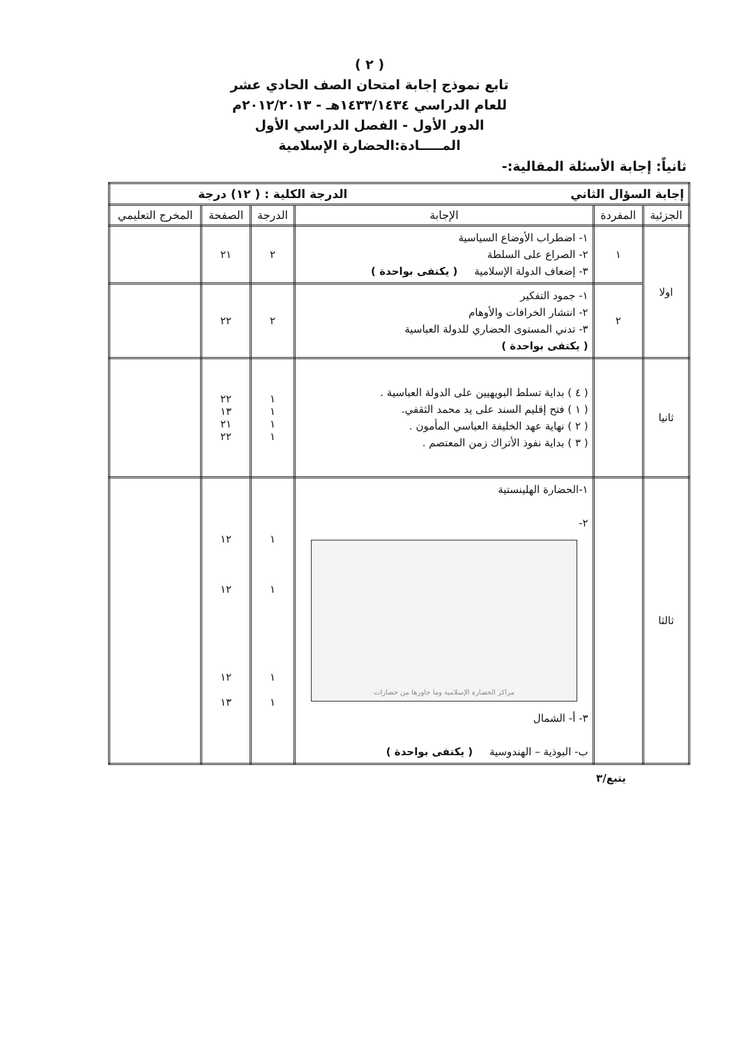( ٢ )
تابع نموذج إجابة امتحان الصف الحادي عشر
للعام الدراسي ١٤٣٣/١٤٣٤هـ - ٢٠١٢/٢٠١٣م
الدور الأول - الفصل الدراسي الأول
المـــــادة:الحضارة الإسلامية
ثانياً: إجابة الأسئلة المقالية:-
| إجابة السؤال الثاني الدرجة الكلية : ( ١٢) درجة | | | | | |
| الجزئية | المفردة | الإجابة | الدرجة | الصفحة | المخرج التعليمي |
| اولا | ١ | ١- اضطراب الأوضاع السياسية ٢- الصراع على السلطة ٣- إضعاف الدولة الإسلامية ( يكتفى بواحدة ) | ٢ | ٢١ | |
| | ٢ | ١- جمود التفكير ٢- انتشار الخرافات والأوهام ٣- تدني المستوى الحضاري للدولة العباسية ( يكتفى بواحدة ) | ٢ | ٢٢ | |
| ثانيا | | ( ٤ ) بداية تسلط البويهيين على الدولة العباسية . ( ١ ) فتح إقليم السند على يد محمد الثقفي. ( ٢ ) نهاية عهد الخليفة العباسي المأمون . ( ٣ ) بداية نفوذ الأتراك زمن المعتصم . | ١ ١ ١ ١ | ٢٢ ١٣ ٢١ ٢٢ | |
| ثالثا | | ١-الحضارة الهلينستية ٢- مراكز الحضارة الإسلامية وما جاورها من حضارات ٣- أ- الشمال ب- البوذية – الهندوسية ( يكتفى بواحدة ) | ١ ١ ١ ١ | ١٢ ١٢ ١٢ ١٣ | |
يتبع/٣